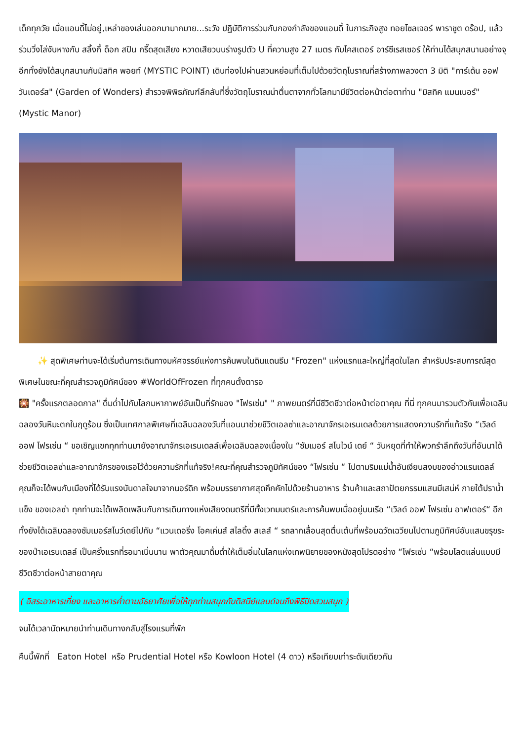เด็กทุกวัย เมื่อแอนดี้ไม่อยู่,เหล่าของเล่นออกมามากมาย...ระวัง ปฏิบัติการร่วมกับกองกำลังของแอนดี้ ในภาระกิจสูง ทอยโซลเจอร์ พาราชูต ดร๊อป, แล้วร่วมวิ่งไล่งับหางกับ สลิ้งกี้ ด็อก สปิน กรี๊ดสุดเสียง หวาดเสียวบนร่างรูปตัว U ที่ความสูง 27 เมตร กับโคสเตอร์ อาร์ซีเรสเซอร์ ให้ท่านได้สนุกสนานอย่างจุ อีกทั้งยังได้สนุกสนานกับมิสทิค พอยท์ (MYSTIC POINT) เดินท่องไปผ่านสวนหย่อมที่เต็มไปด้วยวัตถุโบราณที่สร้างภาพลวงตา 3 มิติ "การ์เด้น ออฟ วันเดอร์ส" (Garden of Wonders) สำรวจพิพิธภัณฑ์ลึกลับที่ซึ่งวัตถุโบราณน่าตื่นตาจากทั่วโลกมามีชีวิตต่อหน้าต่อตาท่าน "มิสทิค แมนเนอร์" (Mystic Manor)
✨ สุดพิเศษท่านจะได้เริ่มต้นการเดินทางมหัศจรรย์แห่งการค้นพบในดินแดนธีม "Frozen" แห่งแรกและใหญ่ที่สุดในโลก สำหรับประสบการณ์สุดพิเศษในขณะที่คุณสำรวจภูมิทัศน์ของ #WorldOfFrozen ที่ทุกคนตั้งตารอ
🎇 "ครั้งแรกตลอดกาล" ดื่มด่ำไปกับโลกมหากาพย์อันเป็นที่รักของ "โฟรเซ่น" " ภาพยนตร์ที่มีชีวิตชีวาต่อหน้าต่อตาคุณ ที่นี่ ทุกคนมารวมตัวกันเพื่อเฉลิมฉลองวันหิมะตกในฤดูร้อน ซึ่งเป็นเทศกาลพิเศษที่เฉลิมฉลองวันที่แอนนาช่วยชีวิตเอลซ่าและอาณาจักรเอเรนเดลด้วยการแสดงความรักที่แท้จริง “เวิลด์ ออฟ โฟรเซ่น “ ขอเชิญแขกทุกท่านมายังอาณาจักรเอเรนเดลล์เพื่อเฉลิมฉลองเนื่องใน “ซัมเมอร์ สโนไวน์ เดย์ “ วันหยุดที่ทำให้พวกรำลึกถึงวันที่อันนาได้ช่วยชีวิตเอลซ่าและอาณาจักรของเธอไว้ด้วยความรักที่แท้จริง!คณะที่คุณสำรวจภูมิทัศน์ของ “โฟรเซ่น “ ไปตามริมแม่น้ำอันเงียบสงบของอ่าวแรนเดลล์ คุณก็จะได้พบกับเมืองที่ได้รับแรงบันดาลใจมาจากนอร์ดิก พร้อมบรรยากาศสุดคึกคักไปด้วยร้านอาหาร ร้านค้าและสถาปัตยกรรมแสนมีเสน่ห์ ภายใต้ปราน้ำแข็ง ของเอลซ่า ทุกท่านจะได้เพลิดเพลินกับการเดินทางแห่งเสียงดนตรีที่มีทั้งเวทมนตร์และการค้นพบเมื่ออยู่บนเรือ “เวิลด์ ออฟ โฟรเซ่น อาฟเตอร์“ อีกทั้งยังได้เฉลิมฉลองซัมเมอร์สโนว์เดย์ไปกับ “แวนเดอริ่ง โอคเค่นส์ สไลดิ้ง สเลส์ “ รถลากเลื่อนสุดตื่นเต้นที่พร้อมฉวัดเฉวียนไปตามภูมิทัศน์อันแสนขรุขระของป่าเอเรนเดลล์ เป็นครั้งแรกที่รอมาเนิ่นนาน พาตัวคุณมาดื่มด่ำให้เต็มอิ่มในโลกแห่งเทพนิยายของหนังสุดโปรดอย่าง “โฟรเซ่น “พร้อมโลดแล่นแบบมีชีวิตชีวาต่อหน้าสายตาคุณ
( อิสระอาหารเที่ยง และอาหารค่ำตามอัธยาศัยเพื่อให้ทุกท่านสนุกกับดิสนีย์แลนด์จนถึงพิธีปิดสวนสนุก )
จนได้เวลานัดหมายนำท่านเดินทางกลับสู่โรงแรมที่พัก
คืนนี้พักที่ Eaton Hotel หรือ Prudential Hotel หรือ Kowloon Hotel (4 ดาว) หรือเทียบเท่าระดับเดียวกัน